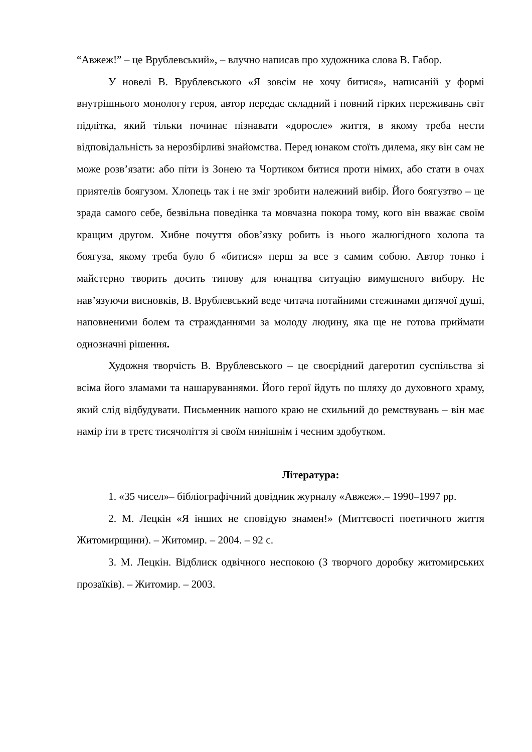“Авжеж!” – це Врублевський», – влучно написав про художника слова В. Габор.
У новелі В. Врублевського «Я зовсім не хочу битися», написаній у формі внутрішнього монологу героя, автор передає складний і повний гірких переживань світ підлітка, який тільки починає пізнавати «доросле» життя, в якому треба нести відповідальність за нерозбірливі знайомства. Перед юнаком стоїть дилема, яку він сам не може розв’язати: або піти із Зонею та Чортиком битися проти німих, або стати в очах приятелів боягузом. Хлопець так і не зміг зробити належний вибір. Його боягузтво – це зрада самого себе, безвільна поведінка та мовчазна покора тому, кого він вважає своїм кращим другом. Хибне почуття обов’язку робить із нього жалюгідного холопа та боягуза, якому треба було б «битися» перш за все з самим собою. Автор тонко і майстерно творить досить типову для юнацтва ситуацію вимушеного вибору. Не нав’язуючи висновків, В. Врублевський веде читача потайними стежинами дитячої душі, наповненими болем та стражданнями за молоду людину, яка ще не готова приймати однозначні рішення.
Художня творчість В. Врублевського – це своєрідний дагеротип суспільства зі всіма його зламами та нашаруваннями. Його герої йдуть по шляху до духовного храму, який слід відбудувати. Письменник нашого краю не схильний до ремствувань – він має намір іти в третє тисячоліття зі своїм нинішнім і чесним здобутком.
Література:
1. «35 чисел»– бібліографічний довідник журналу «Авжеж».– 1990–1997 рр.
2. М. Лецкін «Я інших не сповідую знамен!» (Миттєвості поетичного життя Житомирщини). – Житомир. – 2004. – 92 с.
3. М. Лецкін. Відблиск одвічного неспокою (З творчого доробку житомирських прозаїків). – Житомир. – 2003.